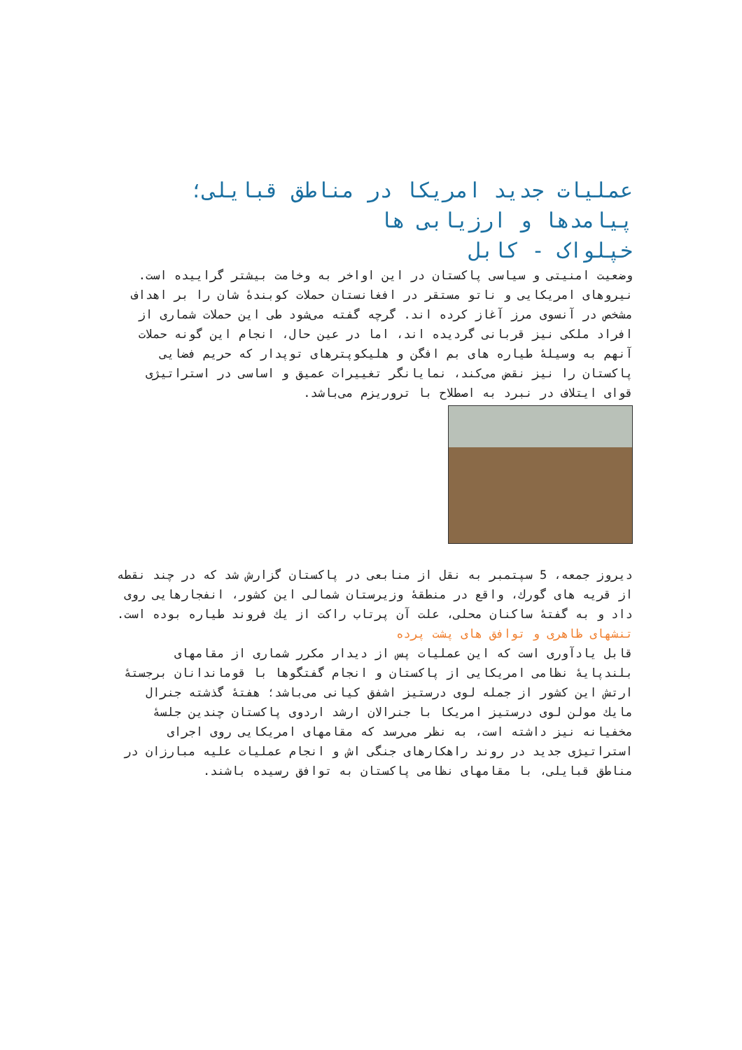عملیات جدید امریکا در مناطق قبایلی؛ پیامدها و ارزیابی ها
خپلواک - کابل
وضعیت امنیتی و سیاسی پاکستان در این اواخر به وخامت بیشتر گراییده است. نیروهای امریکایی و ناتو مستقر در افغانستان حملات کوبندهٔ شان را بر اهداف مشخص در آنسوی مرز آغاز کرده اند. گرچه گفته می‌شود طی این حملات شماری از افراد ملکی نیز قربانی گردیده اند، اما در عین حال، انجام این گونه حملات آنهم به وسیلهٔ طیاره های بم افگن و هلیکوپترهای توپدار که حریم فضایی پاکستان را نیز نقض می‌کند، نمایانگر تغییرات عمیق و اساسی در استراتیژی قوای ایتلاف در نبرد به اصطلاح با تروریزم می‌باشد.
دیروز جمعه، 5 سپتمبر به نقل از منابعی در پاکستان گزارش شد که در چند نقطه از قریه های گورك، واقع در منطقهٔ وزیرستان شمالی این کشور، انفجارهایی روی داد و به گفتهٔ ساکنان محلی، علت آن پرتاب راکت از یك فروند طیاره بوده است.
تنشهای ظاهری و توافق های پشت پرده
قابل یادآوری است که این عملیات پس از دیدار مکرر شماری از مقامهای بلندپایهٔ نظامی امریکایی از پاکستان و انجام گفتگوها با قوماندانان برجستهٔ ارتش این کشور از جمله لوی درستیز اشفق کیانی می‌باشد؛ هفتهٔ گذشته جنرال مایك مولن لوی درستیز امریکا با جنرالان ارشد اردوی پاکستان چندین جلسهٔ مخفیانه نیز داشته است، به نظر می‌رسد که مقامهای امریکایی روی اجرای استراتیژی جدید در روند راهکارهای جنگی اش و انجام عملیات علیه مبارزان در مناطق قبایلی، با مقامهای نظامی پاکستان به توافق رسیده باشند.